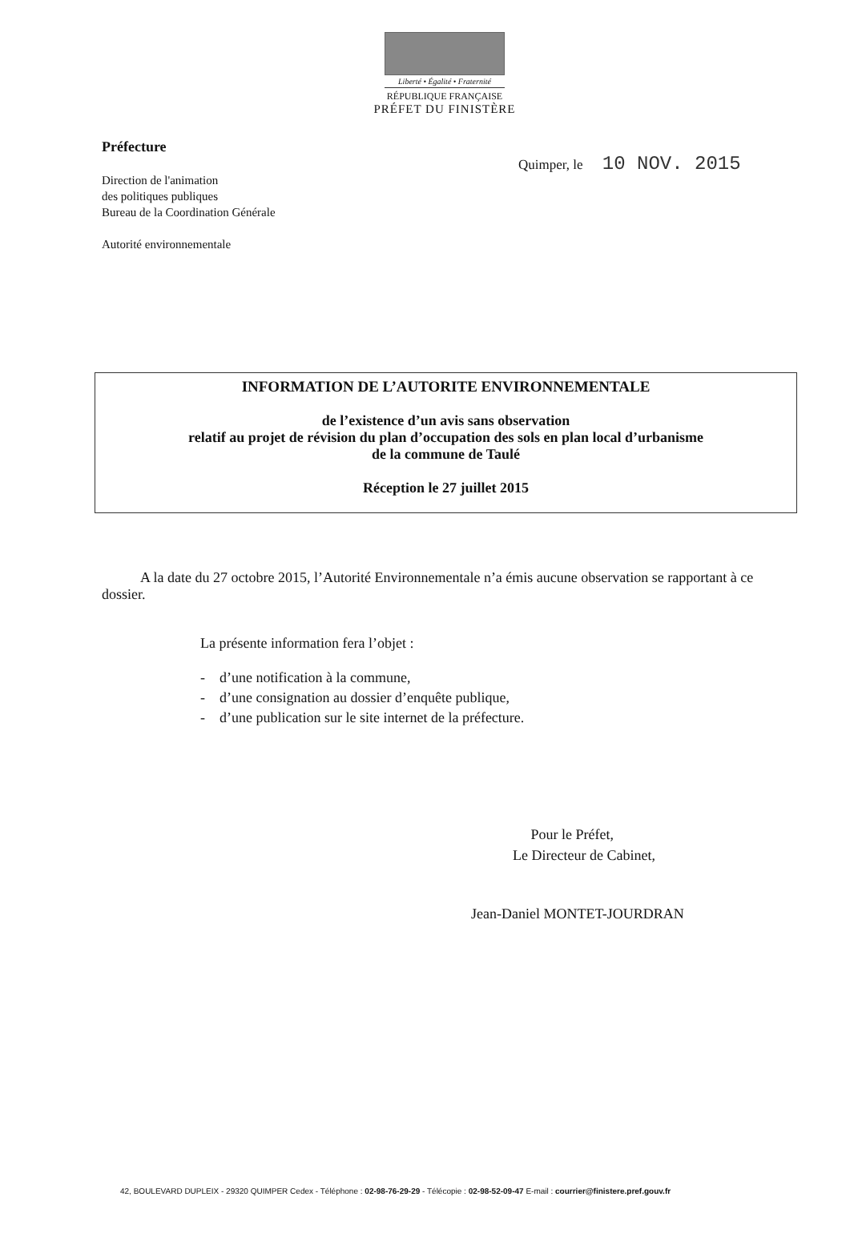Liberté • Égalité • Fraternité
RÉPUBLIQUE FRANÇAISE
PRÉFET DU FINISTÈRE
Préfecture
Direction de l'animation
des politiques publiques
Bureau de la Coordination Générale
Autorité environnementale
Quimper, le 10 NOV. 2015
INFORMATION DE L’AUTORITE ENVIRONNEMENTALE
de l’existence d’un avis sans observation
relatif au projet de révision du plan d’occupation des sols en plan local d’urbanisme
de la commune de Taulé
Réception le 27 juillet 2015
A la date du 27 octobre 2015, l’Autorité Environnementale n’a émis aucune observation se rapportant à ce dossier.
La présente information fera l’objet :
- d’une notification à la commune,
- d’une consignation au dossier d’enquête publique,
- d’une publication sur le site internet de la préfecture.
Pour le Préfet,
Le Directeur de Cabinet,
Jean-Daniel MONTET-JOURDRAN
42, BOULEVARD DUPLEIX - 29320 QUIMPER Cedex - Téléphone : 02-98-76-29-29 - Télécopie : 02-98-52-09-47 E-mail : courrier@finistere.pref.gouv.fr